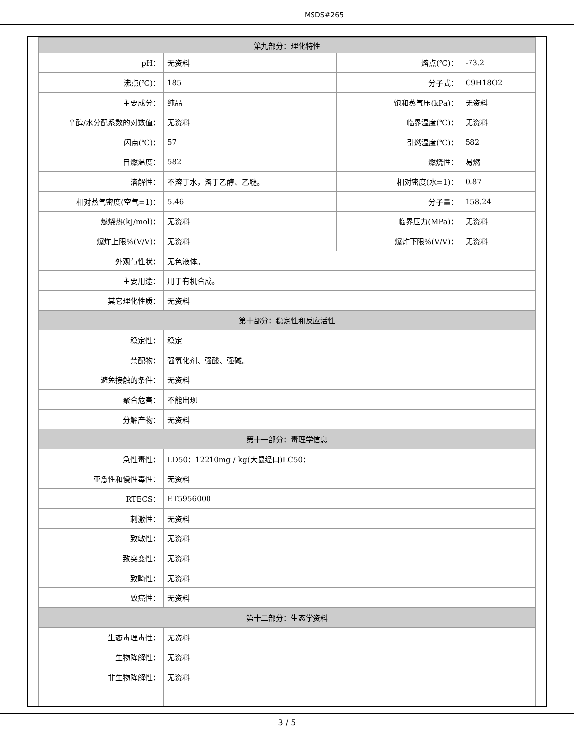MSDS#265
| 第九部分：理化特性 | | | |
| --- | --- | --- | --- |
| pH： | 无资料 | 熔点(℃)： | -73.2 |
| 沸点(℃)： | 185 | 分子式： | C9H18O2 |
| 主要成分： | 纯品 | 饱和蒸气压(kPa)： | 无资料 |
| 辛醇/水分配系数的对数值： | 无资料 | 临界温度(℃)： | 无资料 |
| 闪点(℃)： | 57 | 引燃温度(℃)： | 582 |
| 自燃温度： | 582 | 燃烧性： | 易燃 |
| 溶解性： | 不溶于水，溶于乙醇、乙醚。 | 相对密度(水=1)： | 0.87 |
| 相对蒸气密度(空气=1)： | 5.46 | 分子量： | 158.24 |
| 燃烧热(kJ/mol)： | 无资料 | 临界压力(MPa)： | 无资料 |
| 爆炸上限%(V/V)： | 无资料 | 爆炸下限%(V/V)： | 无资料 |
| 外观与性状： | 无色液体。 | | |
| 主要用途： | 用于有机合成。 | | |
| 其它理化性质： | 无资料 | | |
| 第十部分：稳定性和反应活性 | | | |
| 稳定性： | 稳定 | | |
| 禁配物： | 强氧化剂、强酸、强碱。 | | |
| 避免接触的条件： | 无资料 | | |
| 聚合危害： | 不能出现 | | |
| 分解产物： | 无资料 | | |
| 第十一部分：毒理学信息 | | | |
| 急性毒性： | LD50：12210mg / kg(大鼠经口)LC50： | | |
| 亚急性和慢性毒性： | 无资料 | | |
| RTECS： | ET5956000 | | |
| 刺激性： | 无资料 | | |
| 致敏性： | 无资料 | | |
| 致突变性： | 无资料 | | |
| 致畸性： | 无资料 | | |
| 致癌性： | 无资料 | | |
| 第十二部分：生态学资料 | | | |
| 生态毒理毒性： | 无资料 | | |
| 生物降解性： | 无资料 | | |
| 非生物降解性： | 无资料 | | |
3 / 5